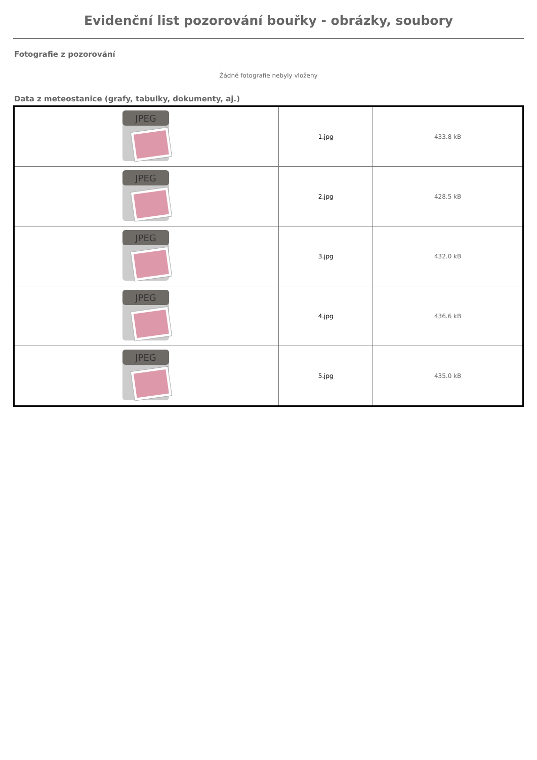Evidenční list pozorování bouřky - obrázky, soubory
Fotografie z pozorování
Žádné fotografie nebyly vloženy
Data z meteostanice (grafy, tabulky, dokumenty, aj.)
| JPEG | 1.jpg | 433.8 kB |
| JPEG | 2.jpg | 428.5 kB |
| JPEG | 3.jpg | 432.0 kB |
| JPEG | 4.jpg | 436.6 kB |
| JPEG | 5.jpg | 435.0 kB |